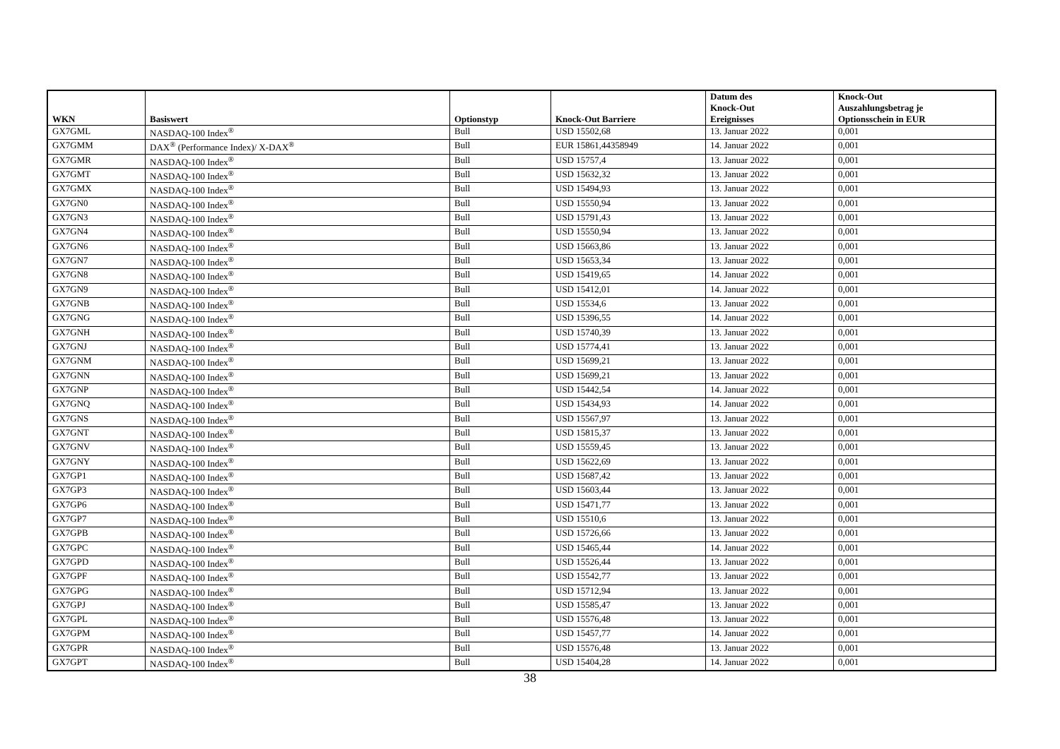| WKN | Basiswert | Optionstyp | Knock-Out Barriere | Datum des Knock-Out Ereignisses | Knock-Out Auszahlungsbetrag je Optionsschein in EUR |
| --- | --- | --- | --- | --- | --- |
| GX7GML | NASDAQ-100 Index<sup>®</sup> | Bull | USD 15502,68 | 13. Januar 2022 | 0,001 |
| GX7GMM | DAX<sup>®</sup> (Performance Index)/ X-DAX<sup>®</sup> | Bull | EUR 15861,44358949 | 14. Januar 2022 | 0,001 |
| GX7GMR | NASDAQ-100 Index<sup>®</sup> | Bull | USD 15757,4 | 13. Januar 2022 | 0,001 |
| GX7GMT | NASDAQ-100 Index<sup>®</sup> | Bull | USD 15632,32 | 13. Januar 2022 | 0,001 |
| GX7GMX | NASDAQ-100 Index<sup>®</sup> | Bull | USD 15494,93 | 13. Januar 2022 | 0,001 |
| GX7GN0 | NASDAQ-100 Index<sup>®</sup> | Bull | USD 15550,94 | 13. Januar 2022 | 0,001 |
| GX7GN3 | NASDAQ-100 Index<sup>®</sup> | Bull | USD 15791,43 | 13. Januar 2022 | 0,001 |
| GX7GN4 | NASDAQ-100 Index<sup>®</sup> | Bull | USD 15550,94 | 13. Januar 2022 | 0,001 |
| GX7GN6 | NASDAQ-100 Index<sup>®</sup> | Bull | USD 15663,86 | 13. Januar 2022 | 0,001 |
| GX7GN7 | NASDAQ-100 Index<sup>®</sup> | Bull | USD 15653,34 | 13. Januar 2022 | 0,001 |
| GX7GN8 | NASDAQ-100 Index<sup>®</sup> | Bull | USD 15419,65 | 14. Januar 2022 | 0,001 |
| GX7GN9 | NASDAQ-100 Index<sup>®</sup> | Bull | USD 15412,01 | 14. Januar 2022 | 0,001 |
| GX7GNB | NASDAQ-100 Index<sup>®</sup> | Bull | USD 15534,6 | 13. Januar 2022 | 0,001 |
| GX7GNG | NASDAQ-100 Index<sup>®</sup> | Bull | USD 15396,55 | 14. Januar 2022 | 0,001 |
| GX7GNH | NASDAQ-100 Index<sup>®</sup> | Bull | USD 15740,39 | 13. Januar 2022 | 0,001 |
| GX7GNJ | NASDAQ-100 Index<sup>®</sup> | Bull | USD 15774,41 | 13. Januar 2022 | 0,001 |
| GX7GNM | NASDAQ-100 Index<sup>®</sup> | Bull | USD 15699,21 | 13. Januar 2022 | 0,001 |
| GX7GNN | NASDAQ-100 Index<sup>®</sup> | Bull | USD 15699,21 | 13. Januar 2022 | 0,001 |
| GX7GNP | NASDAQ-100 Index<sup>®</sup> | Bull | USD 15442,54 | 14. Januar 2022 | 0,001 |
| GX7GNQ | NASDAQ-100 Index<sup>®</sup> | Bull | USD 15434,93 | 14. Januar 2022 | 0,001 |
| GX7GNS | NASDAQ-100 Index<sup>®</sup> | Bull | USD 15567,97 | 13. Januar 2022 | 0,001 |
| GX7GNT | NASDAQ-100 Index<sup>®</sup> | Bull | USD 15815,37 | 13. Januar 2022 | 0,001 |
| GX7GNV | NASDAQ-100 Index<sup>®</sup> | Bull | USD 15559,45 | 13. Januar 2022 | 0,001 |
| GX7GNY | NASDAQ-100 Index<sup>®</sup> | Bull | USD 15622,69 | 13. Januar 2022 | 0,001 |
| GX7GP1 | NASDAQ-100 Index<sup>®</sup> | Bull | USD 15687,42 | 13. Januar 2022 | 0,001 |
| GX7GP3 | NASDAQ-100 Index<sup>®</sup> | Bull | USD 15603,44 | 13. Januar 2022 | 0,001 |
| GX7GP6 | NASDAQ-100 Index<sup>®</sup> | Bull | USD 15471,77 | 13. Januar 2022 | 0,001 |
| GX7GP7 | NASDAQ-100 Index<sup>®</sup> | Bull | USD 15510,6 | 13. Januar 2022 | 0,001 |
| GX7GPB | NASDAQ-100 Index<sup>®</sup> | Bull | USD 15726,66 | 13. Januar 2022 | 0,001 |
| GX7GPC | NASDAQ-100 Index<sup>®</sup> | Bull | USD 15465,44 | 14. Januar 2022 | 0,001 |
| GX7GPD | NASDAQ-100 Index<sup>®</sup> | Bull | USD 15526,44 | 13. Januar 2022 | 0,001 |
| GX7GPF | NASDAQ-100 Index<sup>®</sup> | Bull | USD 15542,77 | 13. Januar 2022 | 0,001 |
| GX7GPG | NASDAQ-100 Index<sup>®</sup> | Bull | USD 15712,94 | 13. Januar 2022 | 0,001 |
| GX7GPJ | NASDAQ-100 Index<sup>®</sup> | Bull | USD 15585,47 | 13. Januar 2022 | 0,001 |
| GX7GPL | NASDAQ-100 Index<sup>®</sup> | Bull | USD 15576,48 | 13. Januar 2022 | 0,001 |
| GX7GPM | NASDAQ-100 Index<sup>®</sup> | Bull | USD 15457,77 | 14. Januar 2022 | 0,001 |
| GX7GPR | NASDAQ-100 Index<sup>®</sup> | Bull | USD 15576,48 | 13. Januar 2022 | 0,001 |
| GX7GPT | NASDAQ-100 Index<sup>®</sup> | Bull | USD 15404,28 | 14. Januar 2022 | 0,001 |
38